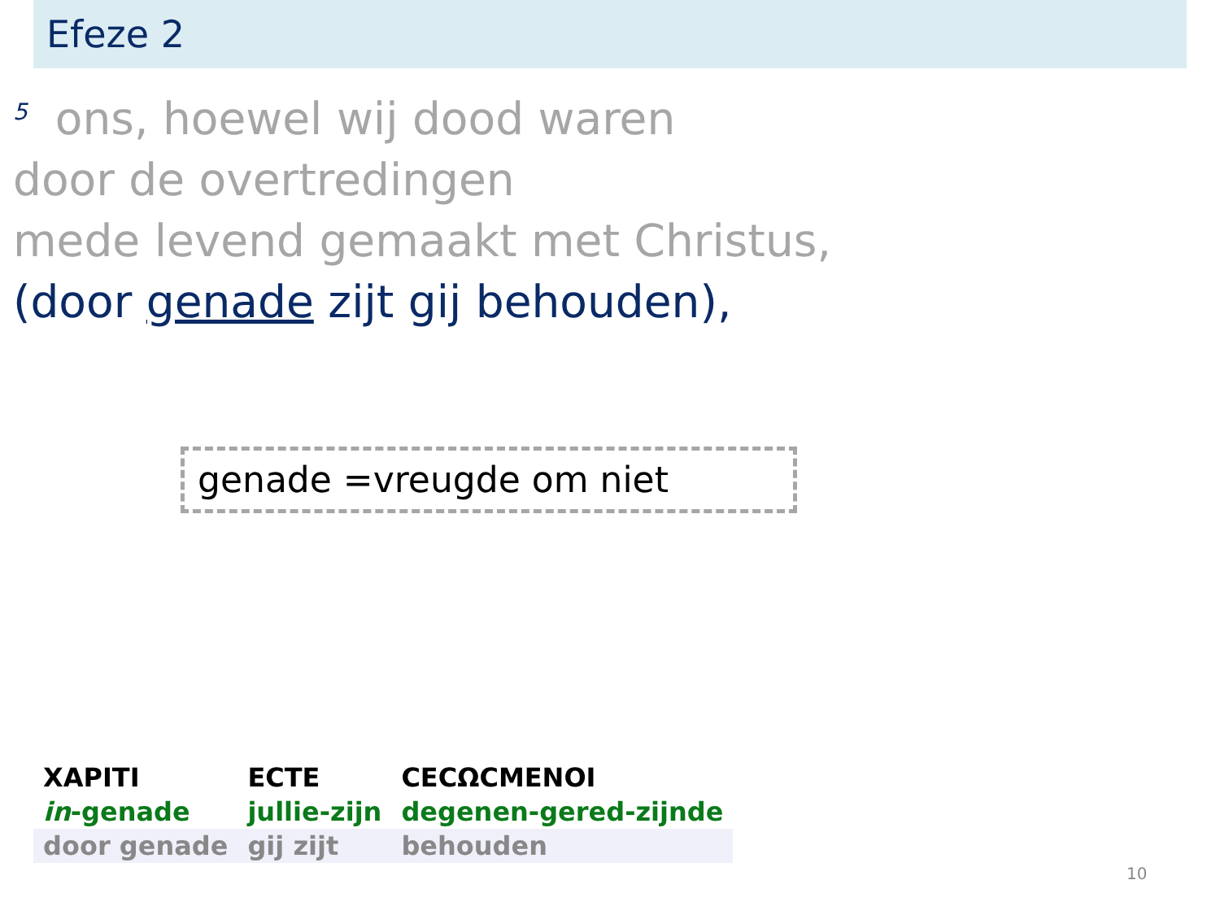Efeze 2
<sup>5</sup> ons, hoewel wij dood waren
door de overtredingen
mede levend gemaakt met Christus,
(door genade zijt gij behouden),
genade =vreugde om niet
| ΧΑΡΙΤΙ | ΕϹΤΕ | ϹΕϹΩϹΜΕΝΟΙ |
| in -genade | jullie-zijn | degenen-gered-zijnde |
| door genade | gij zijt | behouden |
10